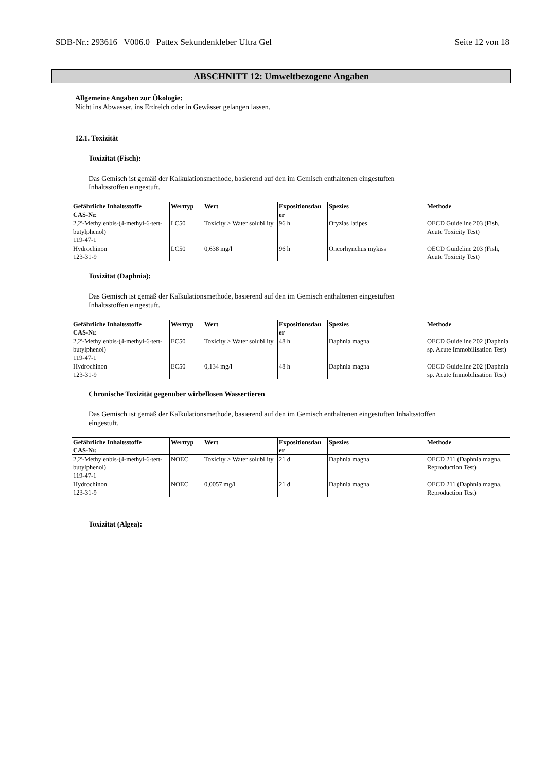SDB-Nr.: 293616 V006.0 Pattex Sekundenkleber Ultra Gel Seite 12 von 18
ABSCHNITT 12: Umweltbezogene Angaben
Allgemeine Angaben zur Ökologie:
Nicht ins Abwasser, ins Erdreich oder in Gewässer gelangen lassen.
12.1. Toxizität
Toxizität (Fisch):
Das Gemisch ist gemäß der Kalkulationsmethode, basierend auf den im Gemisch enthaltenen eingestuften
Inhaltsstoffen eingestuft.
| Gefährliche Inhaltsstoffe CAS-Nr. | Werttyp | Wert | Expositionsdau er | Spezies | Methode |
| --- | --- | --- | --- | --- | --- |
| 2,2'-Methylenbis-(4-methyl-6-tert-butylphenol) 119-47-1 | LC50 | Toxicity > Water solubility | 96 h | Oryzias latipes | OECD Guideline 203 (Fish, Acute Toxicity Test) |
| Hydrochinon 123-31-9 | LC50 | 0,638 mg/l | 96 h | Oncorhynchus mykiss | OECD Guideline 203 (Fish, Acute Toxicity Test) |
Toxizität (Daphnia):
Das Gemisch ist gemäß der Kalkulationsmethode, basierend auf den im Gemisch enthaltenen eingestuften
Inhaltsstoffen eingestuft.
| Gefährliche Inhaltsstoffe CAS-Nr. | Werttyp | Wert | Expositionsdau er | Spezies | Methode |
| --- | --- | --- | --- | --- | --- |
| 2,2'-Methylenbis-(4-methyl-6-tert-butylphenol) 119-47-1 | EC50 | Toxicity > Water solubility | 48 h | Daphnia magna | OECD Guideline 202 (Daphnia sp. Acute Immobilisation Test) |
| Hydrochinon 123-31-9 | EC50 | 0,134 mg/l | 48 h | Daphnia magna | OECD Guideline 202 (Daphnia sp. Acute Immobilisation Test) |
Chronische Toxizität gegenüber wirbellosen Wassertieren
Das Gemisch ist gemäß der Kalkulationsmethode, basierend auf den im Gemisch enthaltenen eingestuften Inhaltsstoffen
eingestuft.
| Gefährliche Inhaltsstoffe CAS-Nr. | Werttyp | Wert | Expositionsdau er | Spezies | Methode |
| --- | --- | --- | --- | --- | --- |
| 2,2'-Methylenbis-(4-methyl-6-tert-butylphenol) 119-47-1 | NOEC | Toxicity > Water solubility | 21 d | Daphnia magna | OECD 211 (Daphnia magna, Reproduction Test) |
| Hydrochinon 123-31-9 | NOEC | 0,0057 mg/l | 21 d | Daphnia magna | OECD 211 (Daphnia magna, Reproduction Test) |
Toxizität (Algea):